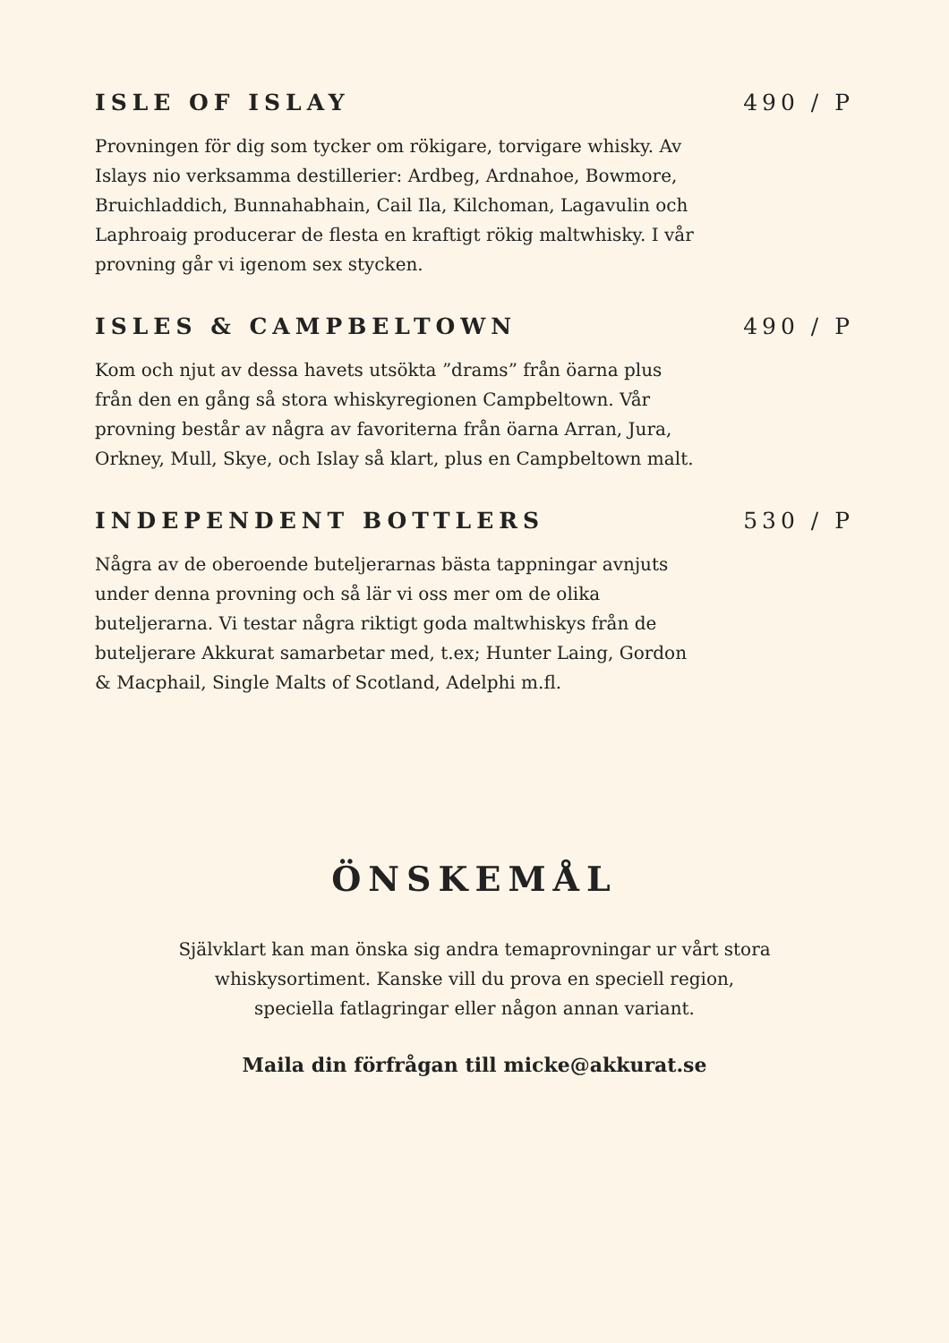ISLE OF ISLAY 490 / P
Provningen för dig som tycker om rökigare, torvigare whisky. Av Islays nio verksamma destillerier: Ardbeg, Ardnahoe, Bowmore, Bruichladdich, Bunnahabhain, Cail Ila, Kilchoman, Lagavulin och Laphroaig producerar de flesta en kraftigt rökig maltwhisky. I vår provning går vi igenom sex stycken.
ISLES & CAMPBELTOWN 490 / P
Kom och njut av dessa havets utsökta ”drams” från öarna plus från den en gång så stora whiskyregionen Campbeltown. Vår provning består av några av favoriterna från öarna Arran, Jura, Orkney, Mull, Skye, och Islay så klart, plus en Campbeltown malt.
INDEPENDENT BOTTLERS 530 / P
Några av de oberoende buteljerarnas bästa tappningar avnjuts under denna provning och så lär vi oss mer om de olika buteljerarna. Vi testar några riktigt goda maltwhiskys från de buteljerare Akkurat samarbetar med, t.ex; Hunter Laing, Gordon & Macphail, Single Malts of Scotland, Adelphi m.fl.
ÖNSKEMÅL
Självklart kan man önska sig andra temaprovningar ur vårt stora
whiskysortiment. Kanske vill du prova en speciell region,
speciella fatlagringar eller någon annan variant.
Maila din förfrågan till micke@akkurat.se